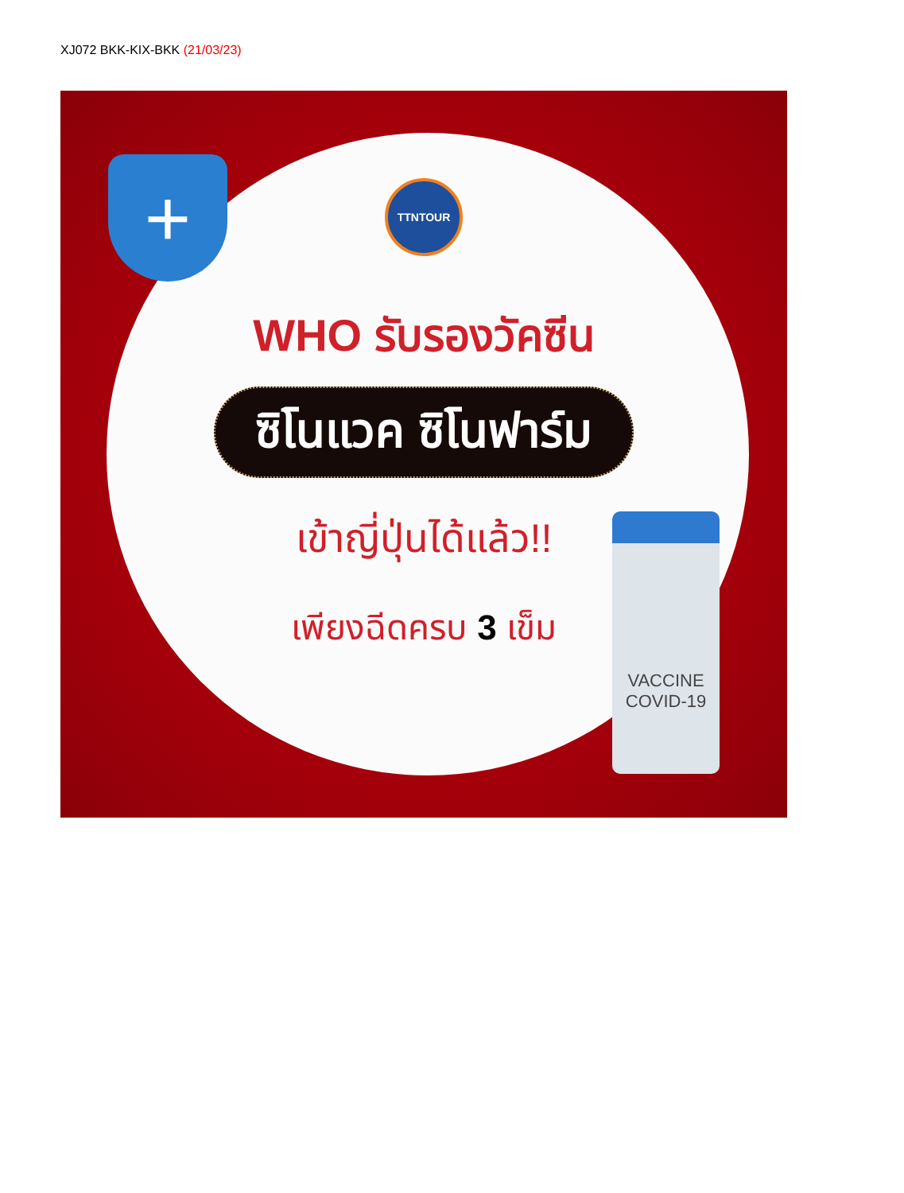XJ072 BKK-KIX-BKK (21/03/23)
+
TTNTOUR
WHO รับรองวัคซีน
ซิโนแวค ซิโนฟาร์ม
เข้าญี่ปุ่นได้แล้ว!!
เพียงฉีดครบ 3 เข็ม
VACCINE
COVID-19